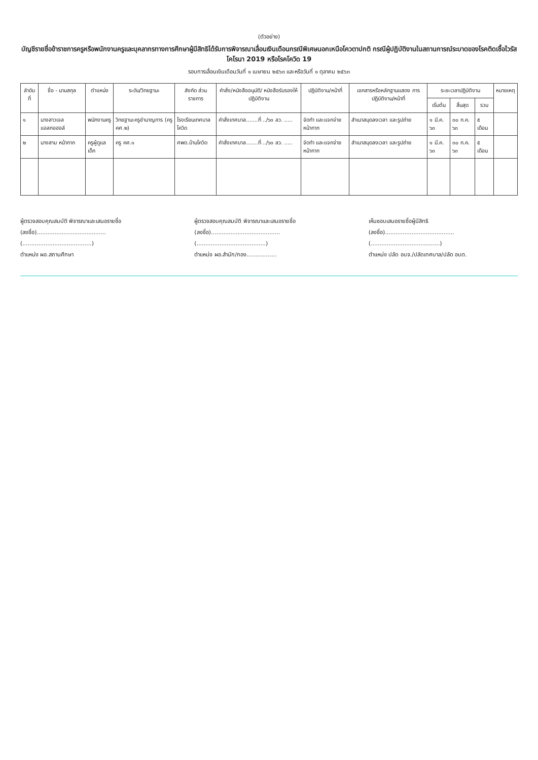(ตัวอย่าง)
บัญชีรายชื่อข้าราชการครูหรือพนักงานครูและบุคลากรทางการศึกษาผู้มีสิทธิได้รับการพิจารณาเลื่อนเงินเดือนกรณีพิเศษนอกเหนือโควตาปกติ กรณีผู้ปฏิบัติงานในสถานการณ์ระบาดของโรคติดเชื้อไวรัสโคโรนา 2019 หรือโรคโควิด 19
รอบการเลื่อนเงินเดือนวันที่ ๑ เมษายน ๒๕๖๓ และหรือวันที่ ๑ ตุลาคม ๒๕๖๓
| ลำดับที่ | ชื่อ - นามสกุล | ตำแหน่ง | ระดับ/วิทยฐานะ | สังกัด ส่วนราชการ | คำสั่ง/หนังสืออนุมัติ/ หนังสือรับรองให้ปฏิบัติงาน | ปฏิบัติงาน/หน้าที่ | เอกสารหรือหลักฐานแสดง การปฏิบัติงาน/หน้าที่ | ระยะเวลาปฏิบัติงาน | | | หมายเหตุ |
| --- | --- | --- | --- | --- | --- | --- | --- | --- | --- | --- | --- |
| | | | | | | | | เริ่มต้น | สิ้นสุด | รวม | |
| ๑ | นางสาวเจล แอลกอฮอล์ | พนักงานครู | วิทยฐานะครูชำนาญการ (ครู คศ.๒) | โรงเรียนเทศบาลโควิด | คำสั่งเทศบาล.......ที่ ../๖๓ ลว. ..... | จัดทำ และแจกจ่ายหน้ากาก | สำเนาสมุดลงเวลา และรูปถ่าย | ๑ มี.ค. ๖๓ | ๓๐ ก.ค. ๖๓ | ๕ เดือน | |
| ๒ | นางสาม หน้ากาก | ครูผู้ดูแลเด็ก | ครู คศ.๑ | ศพด.บ้านโควิด | คำสั่งเทศบาล.......ที่ ../๖๓ ลว. ..... | จัดทำ และแจกจ่ายหน้ากาก | สำเนาสมุดลงเวลา และรูปถ่าย | ๑ มี.ค. ๖๓ | ๓๐ ก.ค. ๖๓ | ๕ เดือน | |
ผู้ตรวจสอบคุณสมบัติ พิจารณาและเสนอรายชื่อ
(ลงชื่อ).......................................
(.......................................)
ตำแหน่ง ผอ.สถานศึกษา
ผู้ตรวจสอบคุณสมบัติ พิจารณาและเสนอรายชื่อ
(ลงชื่อ).......................................
(.......................................)
ตำแหน่ง ผอ.สำนัก/กอง.................
เห็นชอบเสนอรายชื่อผู้มีสิทธิ
(ลงชื่อ).......................................
(.......................................)
ตำแหน่ง ปลัด อบจ./ปลัดเทศบาล/ปลัด อบต.